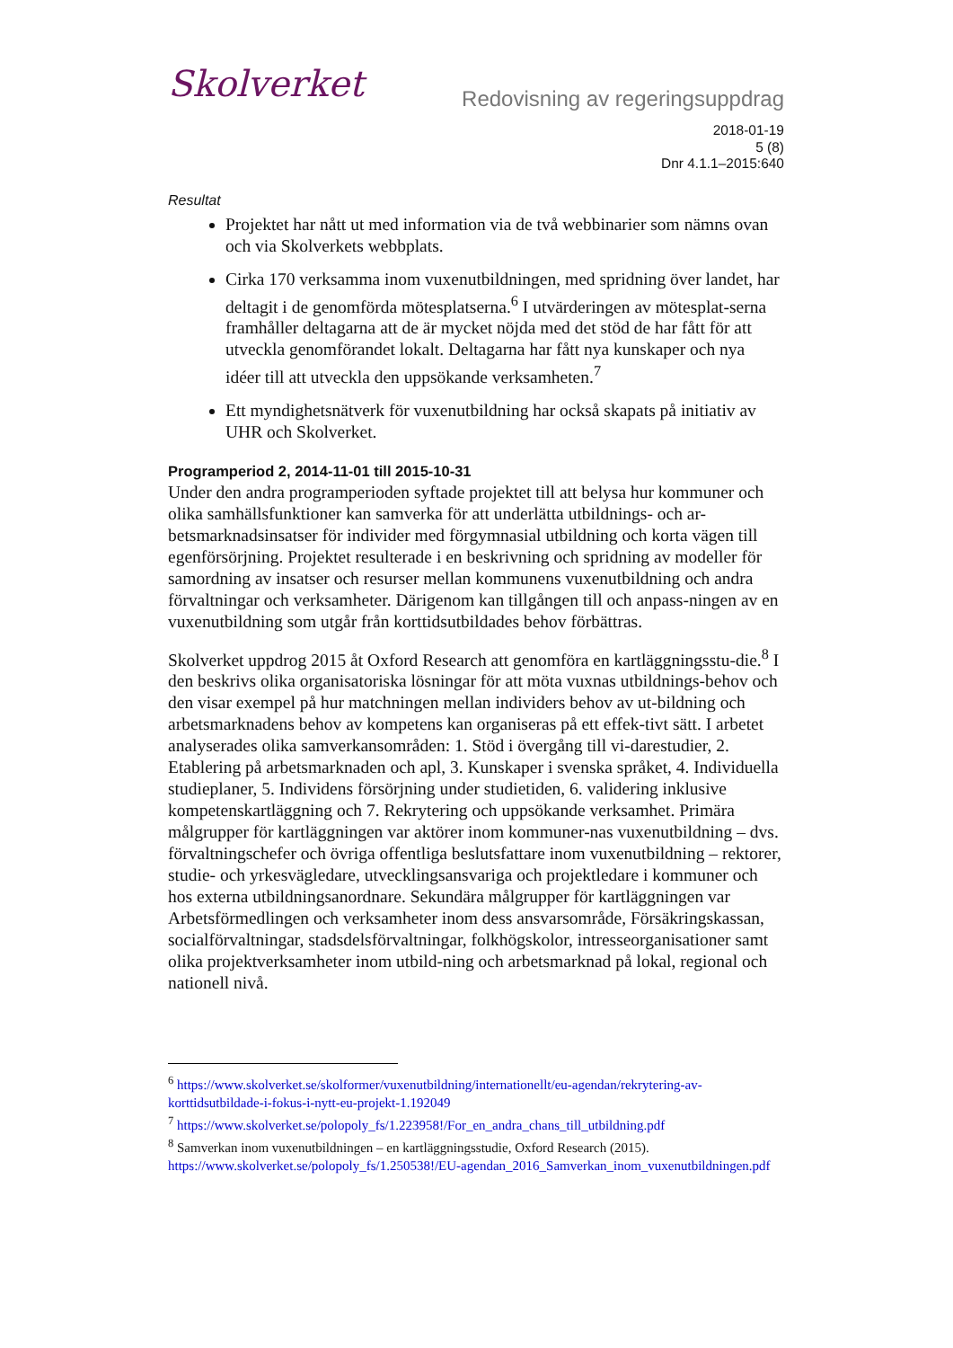Skolverket
Redovisning av regeringsuppdrag
2018-01-19
5 (8)
Dnr 4.1.1–2015:640
Resultat
Projektet har nått ut med information via de två webbinarier som nämns ovan och via Skolverkets webbplats.
Cirka 170 verksamma inom vuxenutbildningen, med spridning över landet, har deltagit i de genomförda mötesplatserna.<sup>6</sup> I utvärderingen av mötesplat-serna framhåller deltagarna att de är mycket nöjda med det stöd de har fått för att utveckla genomförandet lokalt. Deltagarna har fått nya kunskaper och nya idéer till att utveckla den uppsökande verksamheten.<sup>7</sup>
Ett myndighetsnätverk för vuxenutbildning har också skapats på initiativ av UHR och Skolverket.
Programperiod 2, 2014-11-01 till 2015-10-31
Under den andra programperioden syftade projektet till att belysa hur kommuner och olika samhällsfunktioner kan samverka för att underlätta utbildnings- och ar-betsmarknadsinsatser för individer med förgymnasial utbildning och korta vägen till egenförsörjning. Projektet resulterade i en beskrivning och spridning av modeller för samordning av insatser och resurser mellan kommunens vuxenutbildning och andra förvaltningar och verksamheter. Därigenom kan tillgången till och anpass-ningen av en vuxenutbildning som utgår från korttidsutbildades behov förbättras.
Skolverket uppdrog 2015 åt Oxford Research att genomföra en kartläggningsstu-die.<sup>8</sup> I den beskrivs olika organisatoriska lösningar för att möta vuxnas utbildnings-behov och den visar exempel på hur matchningen mellan individers behov av ut-bildning och arbetsmarknadens behov av kompetens kan organiseras på ett effek-tivt sätt. I arbetet analyserades olika samverkansområden: 1. Stöd i övergång till vi-darestudier, 2. Etablering på arbetsmarknaden och apl, 3. Kunskaper i svenska språket, 4. Individuella studieplaner, 5. Individens försörjning under studietiden, 6. validering inklusive kompetenskartläggning och 7. Rekrytering och uppsökande verksamhet. Primära målgrupper för kartläggningen var aktörer inom kommuner-nas vuxenutbildning – dvs. förvaltningschefer och övriga offentliga beslutsfattare inom vuxenutbildning – rektorer, studie- och yrkesvägledare, utvecklingsansvariga och projektledare i kommuner och hos externa utbildningsanordnare. Sekundära målgrupper för kartläggningen var Arbetsförmedlingen och verksamheter inom dess ansvarsområde, Försäkringskassan, socialförvaltningar, stadsdelsförvaltningar, folkhögskolor, intresseorganisationer samt olika projektverksamheter inom utbild-ning och arbetsmarknad på lokal, regional och nationell nivå.
<sup>6</sup> https://www.skolverket.se/skolformer/vuxenutbildning/internationellt/eu-agendan/rekrytering-av-korttidsutbildade-i-fokus-i-nytt-eu-projekt-1.192049
<sup>7</sup> https://www.skolverket.se/polopoly_fs/1.223958!/For_en_andra_chans_till_utbildning.pdf
<sup>8</sup> Samverkan inom vuxenutbildningen – en kartläggningsstudie, Oxford Research (2015). https://www.skolverket.se/polopoly_fs/1.250538!/EU-agendan_2016_Samverkan_inom_vuxenutbildningen.pdf